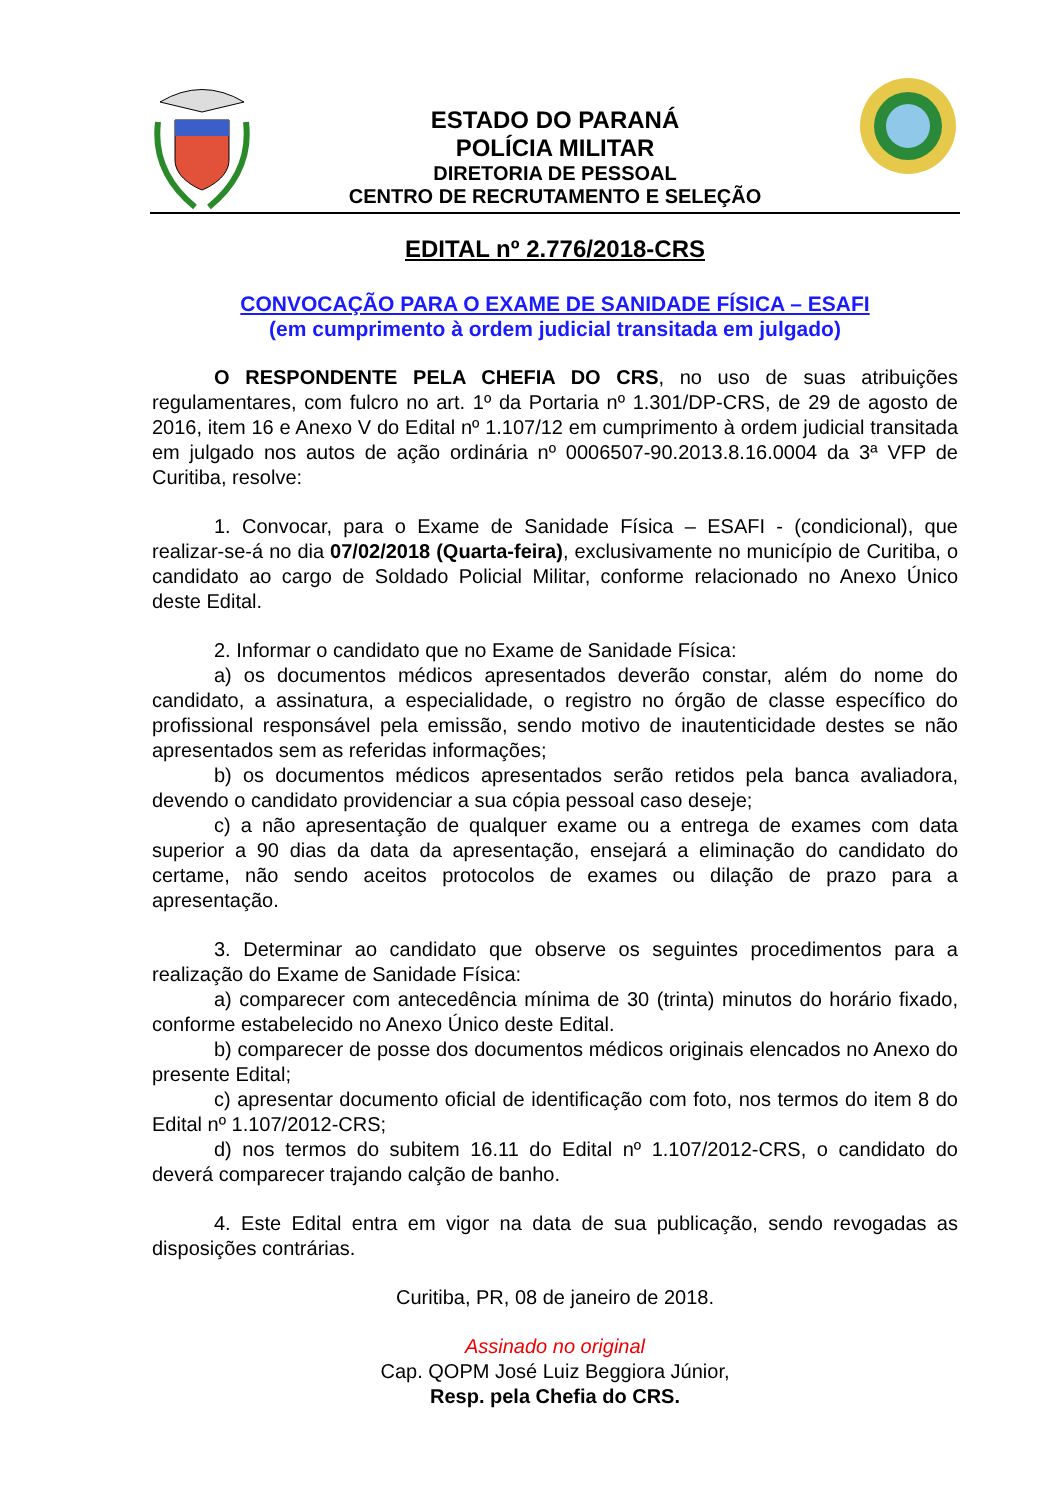ESTADO DO PARANÁ
POLÍCIA MILITAR
DIRETORIA DE PESSOAL
CENTRO DE RECRUTAMENTO E SELEÇÃO
EDITAL nº 2.776/2018-CRS
CONVOCAÇÃO PARA O EXAME DE SANIDADE FÍSICA – ESAFI
(em cumprimento à ordem judicial transitada em julgado)
O RESPONDENTE PELA CHEFIA DO CRS, no uso de suas atribuições regulamentares, com fulcro no art. 1º da Portaria nº 1.301/DP-CRS, de 29 de agosto de 2016, item 16 e Anexo V do Edital nº 1.107/12 em cumprimento à ordem judicial transitada em julgado nos autos de ação ordinária nº 0006507-90.2013.8.16.0004 da 3ª VFP de Curitiba, resolve:
1. Convocar, para o Exame de Sanidade Física – ESAFI - (condicional), que realizar-se-á no dia 07/02/2018 (Quarta-feira), exclusivamente no município de Curitiba, o candidato ao cargo de Soldado Policial Militar, conforme relacionado no Anexo Único deste Edital.
2. Informar o candidato que no Exame de Sanidade Física:
a) os documentos médicos apresentados deverão constar, além do nome do candidato, a assinatura, a especialidade, o registro no órgão de classe específico do profissional responsável pela emissão, sendo motivo de inautenticidade destes se não apresentados sem as referidas informações;
b) os documentos médicos apresentados serão retidos pela banca avaliadora, devendo o candidato providenciar a sua cópia pessoal caso deseje;
c) a não apresentação de qualquer exame ou a entrega de exames com data superior a 90 dias da data da apresentação, ensejará a eliminação do candidato do certame, não sendo aceitos protocolos de exames ou dilação de prazo para a apresentação.
3. Determinar ao candidato que observe os seguintes procedimentos para a realização do Exame de Sanidade Física:
a) comparecer com antecedência mínima de 30 (trinta) minutos do horário fixado, conforme estabelecido no Anexo Único deste Edital.
b) comparecer de posse dos documentos médicos originais elencados no Anexo do presente Edital;
c) apresentar documento oficial de identificação com foto, nos termos do item 8 do Edital nº 1.107/2012-CRS;
d) nos termos do subitem 16.11 do Edital nº 1.107/2012-CRS, o candidato do deverá comparecer trajando calção de banho.
4. Este Edital entra em vigor na data de sua publicação, sendo revogadas as disposições contrárias.
Curitiba, PR, 08 de janeiro de 2018.
Assinado no original
Cap. QOPM José Luiz Beggiora Júnior,
Resp. pela Chefia do CRS.